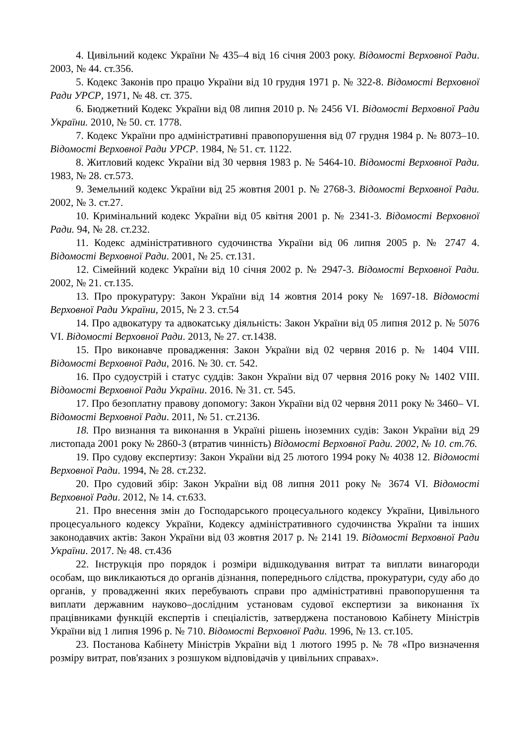4. Цивільний кодекс України № 435–4 від 16 січня 2003 року. Відомості Верховної Ради. 2003, № 44. ст.356.
5. Кодекс Законів про працю України від 10 грудня 1971 р. № 322-8. Відомості Верховної Ради УРСР, 1971, № 48. ст. 375.
6. Бюджетний Кодекс України від 08 липня 2010 р. № 2456 VI. Відомості Верховної Ради України. 2010, № 50. ст. 1778.
7. Кодекс України про адміністративні правопорушення від 07 грудня 1984 р. № 8073–10. Відомості Верховної Ради УРСР. 1984, № 51. ст. 1122.
8. Житловий кодекс України від 30 червня 1983 р. № 5464-10. Відомості Верховної Ради. 1983, № 28. ст.573.
9. Земельний кодекс України від 25 жовтня 2001 р. № 2768-3. Відомості Верховної Ради. 2002, № 3. ст.27.
10. Кримінальний кодекс України від 05 квітня 2001 р. № 2341-3. Відомості Верховної Ради. 94, № 28. ст.232.
11. Кодекс адміністративного судочинства України від 06 липня 2005 р. № 2747 4. Відомості Верховної Ради. 2001, № 25. ст.131.
12. Сімейний кодекс України від 10 січня 2002 р. № 2947-3. Відомості Верховної Ради. 2002, № 21. ст.135.
13. Про прокуратуру: Закон України від 14 жовтня 2014 року № 1697-18. Відомості Верховної Ради України, 2015, № 2 3. ст.54
14. Про адвокатуру та адвокатську діяльність: Закон України від 05 липня 2012 р. № 5076 VI. Відомості Верховної Ради. 2013, № 27. ст.1438.
15. Про виконавче провадження: Закон України від 02 червня 2016 р. № 1404 VIII. Відомості Верховної Ради, 2016. № 30. ст. 542.
16. Про судоустрій і статус суддів: Закон України від 07 червня 2016 року № 1402 VIII. Відомості Верховної Ради України. 2016. № 31. ст. 545.
17. Про безоплатну правову допомогу: Закон України від 02 червня 2011 року № 3460– VI. Відомості Верховної Ради. 2011, № 51. ст.2136.
18. Про визнання та виконання в Україні рішень іноземних судів: Закон України від 29 листопада 2001 року № 2860-3 (втратив чинність) Відомості Верховної Ради. 2002, № 10. ст.76.
19. Про судову експертизу: Закон України від 25 лютого 1994 року № 4038 12. Відомості Верховної Ради. 1994, № 28. ст.232.
20. Про судовий збір: Закон України від 08 липня 2011 року № 3674 VI. Відомості Верховної Ради. 2012, № 14. ст.633.
21. Про внесення змін до Господарського процесуального кодексу України, Цивільного процесуального кодексу України, Кодексу адміністративного судочинства України та інших законодавчих актів: Закон України від 03 жовтня 2017 р. № 2141 19. Відомості Верховної Ради України. 2017. № 48. ст.436
22. Інструкція про порядок і розміри відшкодування витрат та виплати винагороди особам, що викликаються до органів дізнання, попереднього слідства, прокуратури, суду або до органів, у провадженні яких перебувають справи про адміністративні правопорушення та виплати державним науково–дослідним установам судової експертизи за виконання їх працівниками функцій експертів і спеціалістів, затверджена постановою Кабінету Міністрів України від 1 липня 1996 р. № 710. Відомості Верховної Ради. 1996, № 13. ст.105.
23. Постанова Кабінету Міністрів України від 1 лютого 1995 р. № 78 «Про визначення розміру витрат, пов'язаних з розшуком відповідачів у цивільних справах».